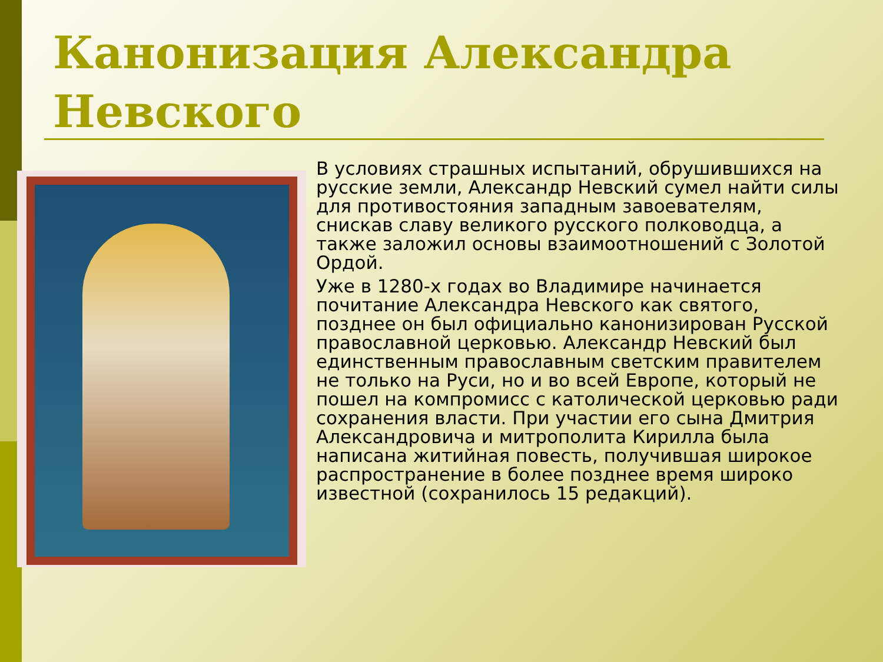Канонизация Александра Невского
В условиях страшных испытаний, обрушившихся на русские земли, Александр Невский сумел найти силы для противостояния западным завоевателям, снискав славу великого русского полководца, а также заложил основы взаимоотношений с Золотой Ордой.
Уже в 1280-х годах во Владимире начинается почитание Александра Невского как святого, позднее он был официально канонизирован Русской православной церковью. Александр Невский был единственным православным светским правителем не только на Руси, но и во всей Европе, который не пошел на компромисс с католической церковью ради сохранения власти. При участии его сына Дмитрия Александровича и митрополита Кирилла была написана житийная повесть, получившая широкое распространение в более позднее время широко известной (сохранилось 15 редакций).